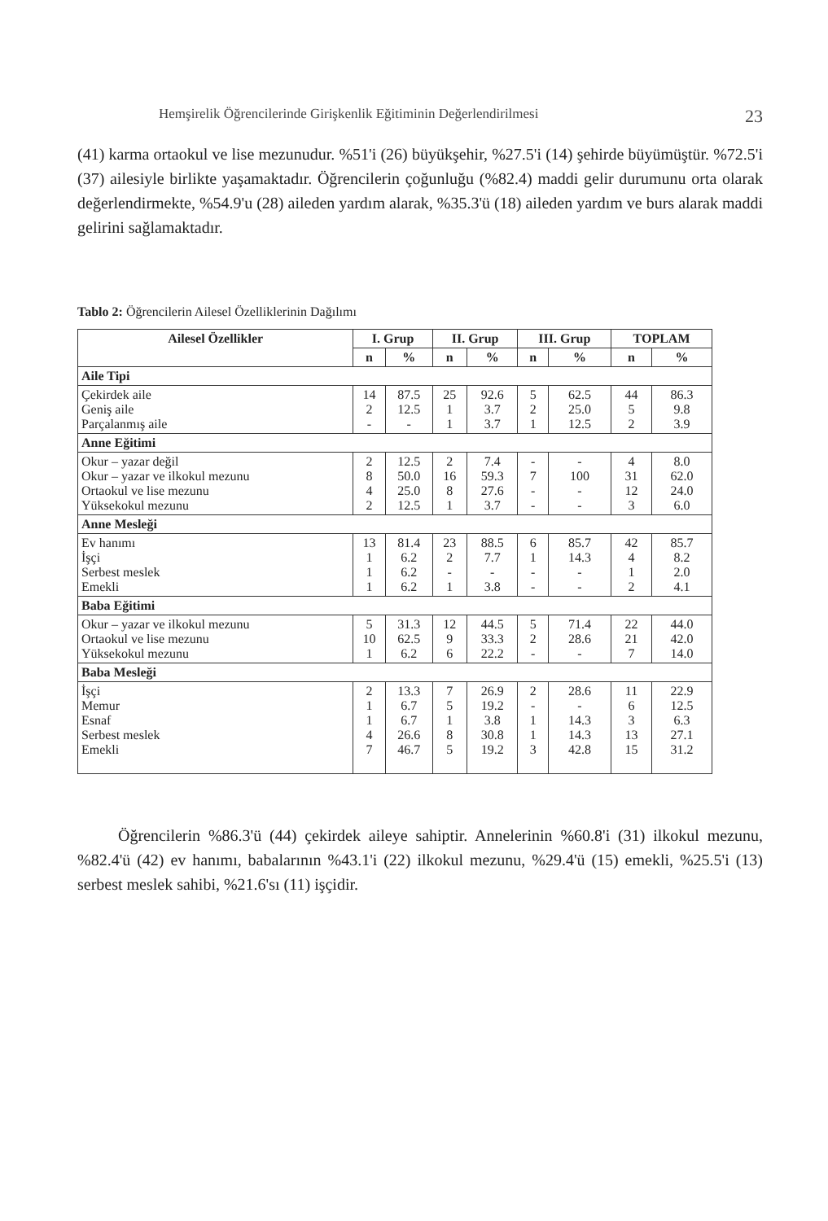Hemşirelik Öğrencilerinde Girişkenlik Eğitiminin Değerlendirilmesi 23
(41) karma ortaokul ve lise mezunudur. %51'i (26) büyükşehir, %27.5'i (14) şehirde büyümüştür. %72.5'i (37) ailesiyle birlikte yaşamaktadır. Öğrencilerin çoğunluğu (%82.4) maddi gelir durumunu orta olarak değerlendirmekte, %54.9'u (28) aileden yardım alarak, %35.3'ü (18) aileden yardım ve burs alarak maddi gelirini sağlamaktadır.
Tablo 2: Öğrencilerin Ailesel Özelliklerinin Dağılımı
| Ailesel Özellikler | I. Grup | | II. Grup | | III. Grup | | TOPLAM | |
| --- | --- | --- | --- | --- | --- | --- | --- | --- |
| | n | % | n | % | n | % | n | % |
| Aile Tipi | | | | | | | | |
| Çekirdek aile Geniş aile Parçalanmış aile | 14 2 - | 87.5 12.5 - | 25 1 1 | 92.6 3.7 3.7 | 5 2 1 | 62.5 25.0 12.5 | 44 5 2 | 86.3 9.8 3.9 |
| Anne Eğitimi | | | | | | | | |
| Okur – yazar değil Okur – yazar ve ilkokul mezunu Ortaokul ve lise mezunu Yüksekokul mezunu | 2 8 4 2 | 12.5 50.0 25.0 12.5 | 2 16 8 1 | 7.4 59.3 27.6 3.7 | - 7 - - | - 100 - - | 4 31 12 3 | 8.0 62.0 24.0 6.0 |
| Anne Mesleği | | | | | | | | |
| Ev hanımı İşçi Serbest meslek Emekli | 13 1 1 1 | 81.4 6.2 6.2 6.2 | 23 2 - 1 | 88.5 7.7 - 3.8 | 6 1 - - | 85.7 14.3 - - | 42 4 1 2 | 85.7 8.2 2.0 4.1 |
| Baba Eğitimi | | | | | | | | |
| Okur – yazar ve ilkokul mezunu Ortaokul ve lise mezunu Yüksekokul mezunu | 5 10 1 | 31.3 62.5 6.2 | 12 9 6 | 44.5 33.3 22.2 | 5 2 - | 71.4 28.6 - | 22 21 7 | 44.0 42.0 14.0 |
| Baba Mesleği | | | | | | | | |
| İşçi Memur Esnaf Serbest meslek Emekli | 2 1 1 4 7 | 13.3 6.7 6.7 26.6 46.7 | 7 5 1 8 5 | 26.9 19.2 3.8 30.8 19.2 | 2 - 1 1 3 | 28.6 - 14.3 14.3 42.8 | 11 6 3 13 15 | 22.9 12.5 6.3 27.1 31.2 |
Öğrencilerin %86.3'ü (44) çekirdek aileye sahiptir. Annelerinin %60.8'i (31) ilkokul mezunu, %82.4'ü (42) ev hanımı, babalarının %43.1'i (22) ilkokul mezunu, %29.4'ü (15) emekli, %25.5'i (13) serbest meslek sahibi, %21.6'sı (11) işçidir.